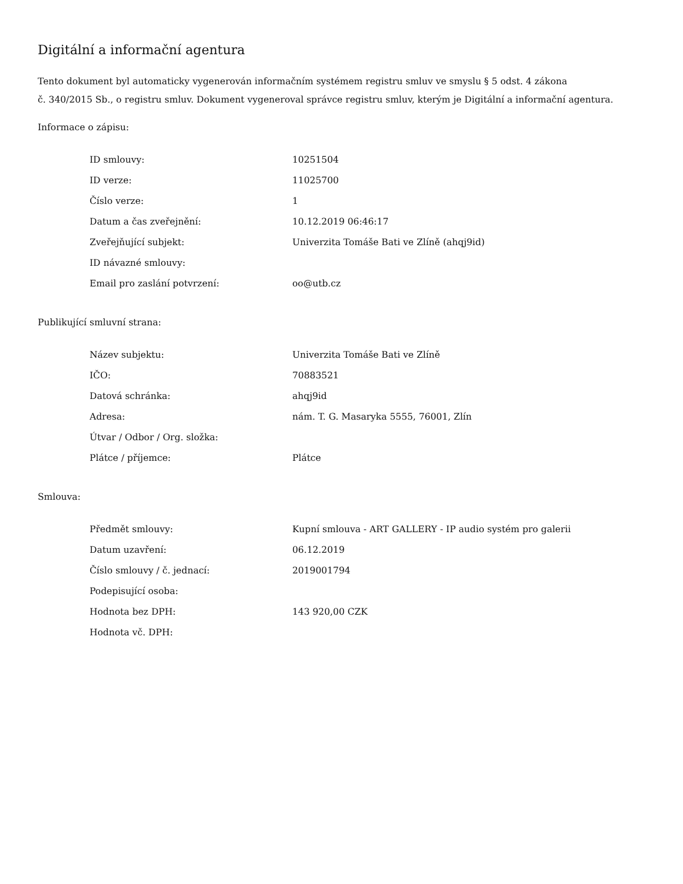Digitální a informační agentura
Tento dokument byl automaticky vygenerován informačním systémem registru smluv ve smyslu § 5 odst. 4 zákona
č. 340/2015 Sb., o registru smluv. Dokument vygeneroval správce registru smluv, kterým je Digitální a informační agentura.
Informace o zápisu:
| ID smlouvy: | 10251504 |
| ID verze: | 11025700 |
| Číslo verze: | 1 |
| Datum a čas zveřejnění: | 10.12.2019 06:46:17 |
| Zveřejňující subjekt: | Univerzita Tomáše Bati ve Zlíně (ahqj9id) |
| ID návazné smlouvy: | |
| Email pro zaslání potvrzení: | oo@utb.cz |
Publikující smluvní strana:
| Název subjektu: | Univerzita Tomáše Bati ve Zlíně |
| IČO: | 70883521 |
| Datová schránka: | ahqj9id |
| Adresa: | nám. T. G. Masaryka 5555, 76001, Zlín |
| Útvar / Odbor / Org. složka: | |
| Plátce / příjemce: | Plátce |
Smlouva:
| Předmět smlouvy: | Kupní smlouva - ART GALLERY - IP audio systém pro galerii |
| Datum uzavření: | 06.12.2019 |
| Číslo smlouvy / č. jednací: | 2019001794 |
| Podepisující osoba: | |
| Hodnota bez DPH: | 143 920,00 CZK |
| Hodnota vč. DPH: | |